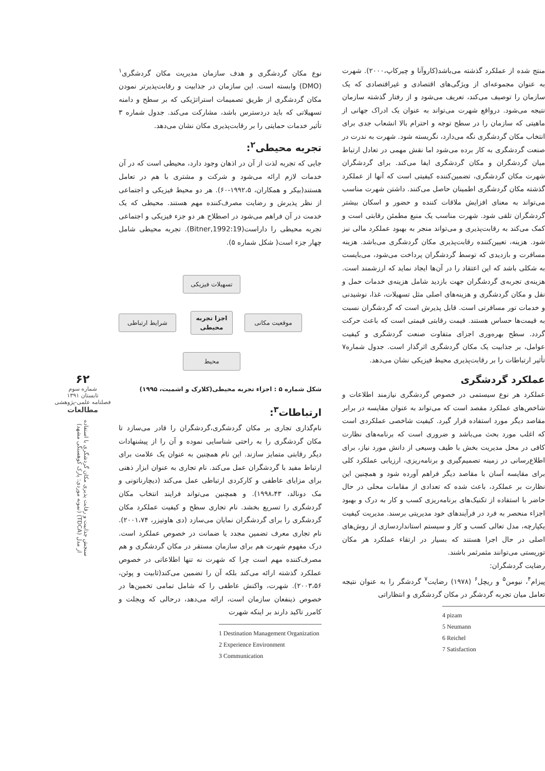منتج شده از عملکرد گذشته می‌باشد(کاروآنا و چیرکاپ،۲۰۰۰). شهرت به عنوان مجموعه‌ای از ویژگی‌های اقتصادی و غیراقتصادی که یک سازمان را توصیف می‌کند، تعریف می‌شود و از رفتار گذشته سازمان نتیجه می‌شود. درواقع شهرت می‌تواند به عنوان یک ادراک جهانی از ماهیتی که سازمان را در سطح توجه و احترام بالا انشعاب جدی برای انتخاب مکان گردشگری نگه می‌دارد، نگریسته شود. شهرت به ندرت در صنعت گردشگری به کار برده می‌شود اما نقش مهمی در تعادل ارتباط میان گردشگران و مکان گردشگری ایفا می‌کند. برای گردشگران شهرت مکان گردشگری، تضمین‌کننده کیفیتی است که آنها از عملکرد گذشته مکان گردشگری اطمینان حاصل می‌کنند. داشتن شهرت مناسب می‌تواند به معنای افزایش ملاقات کننده و حضور و اسکان بیشتر گردشگران تلقی شود. شهرت مناسب یک منبع مطمئن رقابتی است و کمک می‌کند به رقابت‌پذیری و می‌تواند منجر به بهبود عملکرد مالی نیز شود. هزینه، تعیین‌کننده رقابت‌پذیری مکان گردشگری می‌باشد. هزینه مسافرت و بازدیدی که توسط گردشگران پرداخت می‌شود، می‌بایست به شکلی باشد که این اعتقاد را در آن‌ها ایجاد نماید که ارزشمند است. هزینه‌ی تجربه‌ی گردشگران جهت بازدید شامل هزینه‌ی خدمات حمل و نقل و مکان گردشگری و هزینه‌های اصلی مثل تسهیلات، غذا، نوشیدنی و خدمات تور مسافرتی است. قابل پذیرش است که گردشگران نسبت به قیمت‌ها حساس هستند. قیمت رقابتی قیمتی است که باعث حرکت گردد. سطح بهره‌وری اجزای متفاوت صنعت گردشگری و کیفیت عوامل، بر جذابیت یک مکان گردشگری اثرگذار است. جدول شماره۷ تأثیر ارتباطات را بر رقابت‌پذیری محیط فیزیکی نشان می‌دهد.
عملکرد گردشگری
عملکرد هر نوع سیستمی در خصوص گردشگری نیازمند اطلاعات و شاخص‌های عملکرد مقصد است که می‌تواند به عنوان مقایسه در برابر مقاصد دیگر مورد استفاده قرار گیرد. کیفیت شاخصی عملکردی است که اغلب مورد بحث می‌باشد و ضروری است که برنامه‌های نظارت کافی در محل مدیریت بخش با طیف وسیعی از دانش مورد نیاز، برای اطلاع‌رسانی در زمینه تصمیم‌گیری و برنامه‌ریزی، ارزیابی عملکرد کلی برای مقایسه آسان با مقاصد دیگر فراهم آورده شود و همچنین این نظارت بر عملکرد، باعث شده که تعدادی از مقامات محلی در حال حاضر با استفاده از تکنیک‌های برنامه‌ریزی کسب و کار به درک و بهبود اجزاء منحصر به فرد در فرآیندهای خود مدیریتی برسند. مدیریت کیفیت یکپارچه، مدل تعالی کسب و کار و سیستم استانداردسازی از روش‌های اصلی در حال اجرا هستند که بسیار در ارتقاء عملکرد هر مکان توریستی می‌توانند مثمرثمر باشند.
رضایت گردشگران:
پیزام<sup>۴</sup>، نیومن<sup>۵</sup> و ریچل<sup>۶</sup> (۱۹۷۸) رضایت<sup>۷</sup> گردشگر را به عنوان نتیجه تعامل میان تجربه گردشگر در مکان گردشگری و انتظاراتی
4 pizam
5 Neumann
6 Reichel
7 Satisfaction
نوع مکان گردشگری و هدف سازمان مدیریت مکان گردشگری<sup>۱</sup> (DMO) وابسته است. این سازمان در جذابیت و رقابت‌پذیرتر نمودن مکان گردشگری از طریق تصمیمات استراتژیکی که بر سطح و دامنه تسهیلاتی که باید دردسترس باشد، مشارکت می‌کند. جدول شماره ۳ تأثیر خدمات حمایتی را بر رقابت‌پذیری مکان نشان می‌دهد.
تجربه محیطی<sup>۲</sup>:
جایی که تجربه لذت از آن در اذهان وجود دارد، محیطی است که در آن خدمات لازم ارائه می‌شود و شرکت و مشتری با هم در تعامل هستند(بیکر و همکاران، ۱۹۹۲،۵-۶۰). هر دو محیط فیزیکی و اجتماعی از نظر پذیرش و رضایت مصرف‌کننده مهم هستند. محیطی که یک خدمت در آن فراهم می‌شود در اصطلاح هر دو جزء فیزیکی و اجتماعی تجربه محیطی را داراست(Bitner,1992:19). تجربه محیطی شامل چهار جزء است( شکل شماره ۵).
تسهیلات فیزیکی
شرایط ارتباطی
اجزا تجربه محیطی
موقعیت مکانی
محیط
شکل شماره ۵ : اجزاء تجربه محیطی(کلارک و اشمیت، ۱۹۹۵)
ارتباطات<sup>۳</sup>:
نام‌گذاری تجاری بر مکان گردشگری،گردشگران را قادر می‌سازد تا مکان گردشگری را به راحتی شناسایی نموده و آن را از پیشنهادات دیگر رقابتی متمایز سازند. این نام همچنین به عنوان یک علامت برای ارتباط مفید با گردشگران عمل می‌کند. نام تجاری به عنوان ابزار ذهنی برای مزایای عاطفی و کارکردی ارتباطی عمل می‌کند (دیچارناتونی و مک دونالد، ۱۹۹۸،۴۳). و همچنین می‌تواند فرایند انتخاب مکان گردشگری را تسریع بخشد. نام تجاری سطح و کیفیت عملکرد مکان گردشگری را برای گردشگران نمایان می‌سازد (دی هاوتیزر، ۲۰۰۱،۷۴). نام تجاری معرف تضمین مجدد یا ضمانت در خصوص عملکرد است. درک مفهوم شهرت هم برای سازمان مستقر در مکان گردشگری و هم مصرف‌کننده مهم است چرا که شهرت نه تنها اطلاعاتی در خصوص عملکرد گذشته ارائه می‌کند بلکه آن را تضمین می‌کند(ثابیت و پوئن، ۲۰۰۳،۵۶). شهرت، واکنش عاطفی را که شامل تمامی تخمین‌ها در خصوص ذینفعان سازمان است، ارائه می‌دهد، درحالی که ویجلت و کامرر تاکید دارند بر اینکه شهرت
1 Destination Management Organization
2 Experience Environment
3 Communication
۶۲
شماره سوم
تابستان ۱۳۹۱
فصلنامه علمی-پژوهشی
مطالعات
سنجش جذابیت و رقابت پذیری مکان گردشگری با استفاده از مدل (TDCA) (نمونه موردی: پارک کوهسنگی مشهد)